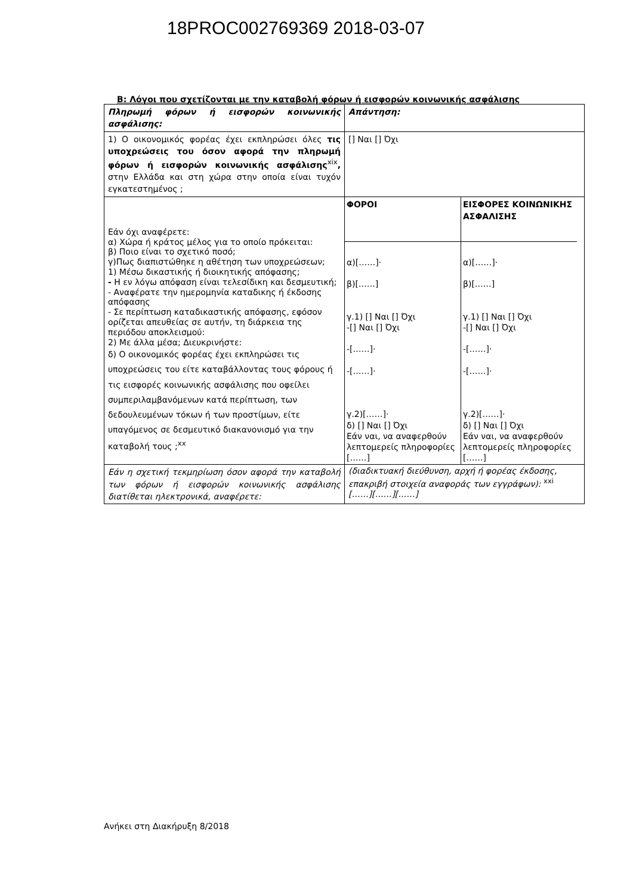18PROC002769369 2018-03-07
Β: Λόγοι που σχετίζονται με την καταβολή φόρων ή εισφορών κοινωνικής ασφάλισης
| Πληρωμή φόρων ή εισφορών κοινωνικής ασφάλισης: | Απάντηση: |
| 1) Ο οικονομικός φορέας έχει εκπληρώσει όλες τις υποχρεώσεις του όσον αφορά την πληρωμή φόρων ή εισφορών κοινωνικής ασφάλισης<sup>xix</sup> , στην Ελλάδα και στη χώρα στην οποία είναι τυχόν εγκατεστημένος ; | [] Ναι [] Όχι |
| Εάν όχι αναφέρετε: α) Χώρα ή κράτος μέλος για το οποίο πρόκειται: β) Ποιο είναι το σχετικό ποσό; γ)Πως διαπιστώθηκε η αθέτηση των υποχρεώσεων; 1) Μέσω δικαστικής ή διοικητικής απόφασης; - Η εν λόγω απόφαση είναι τελεσίδικη και δεσμευτική; - Αναφέρατε την ημερομηνία καταδικης ή έκδοσης απόφασης - Σε περίπτωση καταδικαστικής απόφασης, εφόσον ορίζεται απευθείας σε αυτήν, τη διάρκεια της περιόδου αποκλεισμού: 2) Με άλλα μέσα; Διευκρινήστε: δ) Ο οικονομικός φορέας έχει εκπληρώσει τις υποχρεώσεις του είτε καταβάλλοντας τους φόρους ή τις εισφορές κοινωνικής ασφάλισης που οφείλει συμπεριλαμβανόμενων κατά περίπτωση, των δεδουλευμένων τόκων ή των προστίμων, είτε υπαγόμενος σε δεσμευτικό διακανονισμό για την καταβολή τους ;<sup>xx</sup> | / ΦΟΡΟΙ / ΕΙΣΦΟΡΕΣ ΚΟΙΝΩΝΙΚΗΣ ΑΣΦΑΛΙΣΗΣ / / α)[……]· β)[……] γ.1) [] Ναι [] Όχι -[] Ναι [] Όχι -[……]· -[……]· γ.2)[……]· δ) [] Ναι [] Όχι Εάν ναι, να αναφερθούν λεπτομερείς πληροφορίες [……] / α)[……]· β)[……] γ.1) [] Ναι [] Όχι -[] Ναι [] Όχι -[……]· -[……]· γ.2)[……]· δ) [] Ναι [] Όχι Εάν ναι, να αναφερθούν λεπτομερείς πληροφορίες [……] / |
| Εάν η σχετική τεκμηρίωση όσον αφορά την καταβολή των φόρων ή εισφορών κοινωνικής ασφάλισης διατίθεται ηλεκτρονικά, αναφέρετε: | (διαδικτυακή διεύθυνση, αρχή ή φορέας έκδοσης, επακριβή στοιχεία αναφοράς των εγγράφων): <sup>xxi</sup> [……][……][……] |
Ανήκει στη Διακήρυξη 8/2018